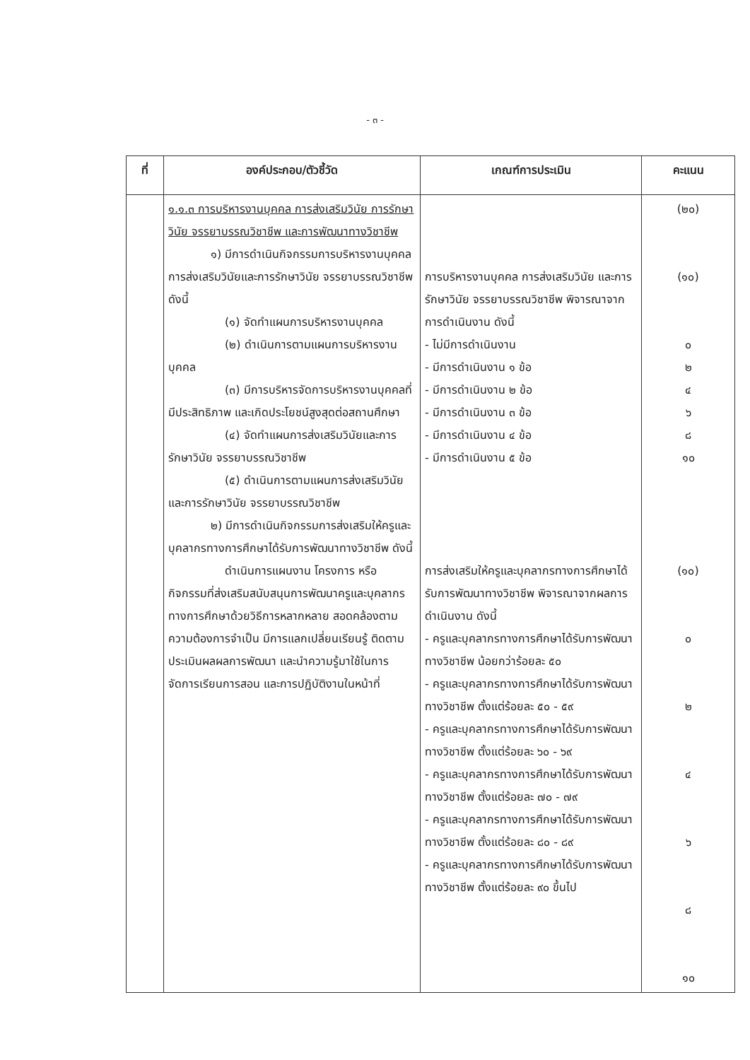- ๓ -
| ที่ | องค์ประกอบ/ตัวชี้วัด | เกณฑ์การประเมิน | คะแนน |
| --- | --- | --- | --- |
| | ๑.๑.๓ การบริหารงานบุคคล การส่งเสริมวินัย การรักษาวินัย จรรยาบรรณวิชาชีพ และการพัฒนาทางวิชาชีพ ๑) มีการดำเนินกิจกรรมการบริหารงานบุคคล การส่งเสริมวินัยและการรักษาวินัย จรรยาบรรณวิชาชีพ ดังนี้ (๑) จัดทำแผนการบริหารงานบุคคล (๒) ดำเนินการตามแผนการบริหารงานบุคคล (๓) มีการบริหารจัดการบริหารงานบุคคลที่มีประสิทธิภาพ และเกิดประโยชน์สูงสุดต่อสถานศึกษา (๔) จัดทำแผนการส่งเสริมวินัยและการรักษาวินัย จรรยาบรรณวิชาชีพ (๕) ดำเนินการตามแผนการส่งเสริมวินัยและการรักษาวินัย จรรยาบรรณวิชาชีพ ๒) มีการดำเนินกิจกรรมการส่งเสริมให้ครูและบุคลากรทางการศึกษาได้รับการพัฒนาทางวิชาชีพ ดังนี้ ดำเนินการแผนงาน โครงการ หรือกิจกรรมที่ส่งเสริมสนับสนุนการพัฒนาครูและบุคลากรทางการศึกษาด้วยวิธีการหลากหลาย สอดคล้องตามความต้องการจำเป็น มีการแลกเปลี่ยนเรียนรู้ ติดตาม ประเมินผลผลการพัฒนา และนำความรู้มาใช้ในการจัดการเรียนการสอน และการปฏิบัติงานในหน้าที่ | การบริหารงานบุคคล การส่งเสริมวินัย และการรักษาวินัย จรรยาบรรณวิชาชีพ พิจารณาจากการดำเนินงาน ดังนี้ - ไม่มีการดำเนินงาน - มีการดำเนินงาน ๑ ข้อ - มีการดำเนินงาน ๒ ข้อ - มีการดำเนินงาน ๓ ข้อ - มีการดำเนินงาน ๔ ข้อ - มีการดำเนินงาน ๕ ข้อ การส่งเสริมให้ครูและบุคลากรทางการศึกษาได้รับการพัฒนาทางวิชาชีพ พิจารณาจากผลการดำเนินงาน ดังนี้ - ครูและบุคลากรทางการศึกษาได้รับการพัฒนาทางวิชาชีพ น้อยกว่าร้อยละ ๕๐ - ครูและบุคลากรทางการศึกษาได้รับการพัฒนาทางวิชาชีพ ตั้งแต่ร้อยละ ๕๐ - ๕๙ - ครูและบุคลากรทางการศึกษาได้รับการพัฒนาทางวิชาชีพ ตั้งแต่ร้อยละ ๖๐ - ๖๙ - ครูและบุคลากรทางการศึกษาได้รับการพัฒนาทางวิชาชีพ ตั้งแต่ร้อยละ ๗๐ - ๗๙ - ครูและบุคลากรทางการศึกษาได้รับการพัฒนาทางวิชาชีพ ตั้งแต่ร้อยละ ๘๐ - ๘๙ - ครูและบุคลากรทางการศึกษาได้รับการพัฒนาทางวิชาชีพ ตั้งแต่ร้อยละ ๙๐ ขึ้นไป | (๒๐) (๑๐) ๐ ๒ ๔ ๖ ๘ ๑๐ (๑๐) ๐ ๒ ๔ ๖ ๘ ๑๐ |